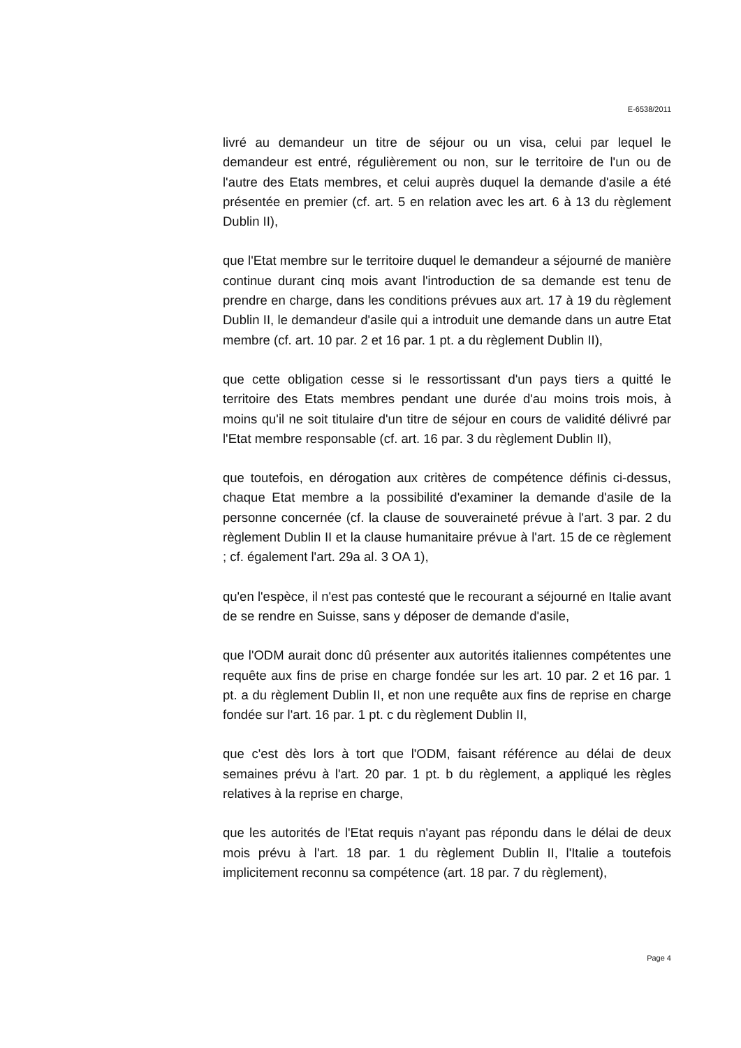E-6538/2011
livré au demandeur un titre de séjour ou un visa, celui par lequel le demandeur est entré, régulièrement ou non, sur le territoire de l'un ou de l'autre des Etats membres, et celui auprès duquel la demande d'asile a été présentée en premier (cf. art. 5 en relation avec les art. 6 à 13 du règlement Dublin II),
que l'Etat membre sur le territoire duquel le demandeur a séjourné de manière continue durant cinq mois avant l'introduction de sa demande est tenu de prendre en charge, dans les conditions prévues aux art. 17 à 19 du règlement Dublin II, le demandeur d'asile qui a introduit une demande dans un autre Etat membre (cf. art. 10 par. 2 et 16 par. 1 pt. a du règlement Dublin II),
que cette obligation cesse si le ressortissant d'un pays tiers a quitté le territoire des Etats membres pendant une durée d'au moins trois mois, à moins qu'il ne soit titulaire d'un titre de séjour en cours de validité délivré par l'Etat membre responsable (cf. art. 16 par. 3 du règlement Dublin II),
que toutefois, en dérogation aux critères de compétence définis ci-dessus, chaque Etat membre a la possibilité d'examiner la demande d'asile de la personne concernée (cf. la clause de souveraineté prévue à l'art. 3 par. 2 du règlement Dublin II et la clause humanitaire prévue à l'art. 15 de ce règlement ; cf. également l'art. 29a al. 3 OA 1),
qu'en l'espèce, il n'est pas contesté que le recourant a séjourné en Italie avant de se rendre en Suisse, sans y déposer de demande d'asile,
que l'ODM aurait donc dû présenter aux autorités italiennes compétentes une requête aux fins de prise en charge fondée sur les art. 10 par. 2 et 16 par. 1 pt. a du règlement Dublin II, et non une requête aux fins de reprise en charge fondée sur l'art. 16 par. 1 pt. c du règlement Dublin II,
que c'est dès lors à tort que l'ODM, faisant référence au délai de deux semaines prévu à l'art. 20 par. 1 pt. b du règlement, a appliqué les règles relatives à la reprise en charge,
que les autorités de l'Etat requis n'ayant pas répondu dans le délai de deux mois prévu à l'art. 18 par. 1 du règlement Dublin II, l'Italie a toutefois implicitement reconnu sa compétence (art. 18 par. 7 du règlement),
Page 4